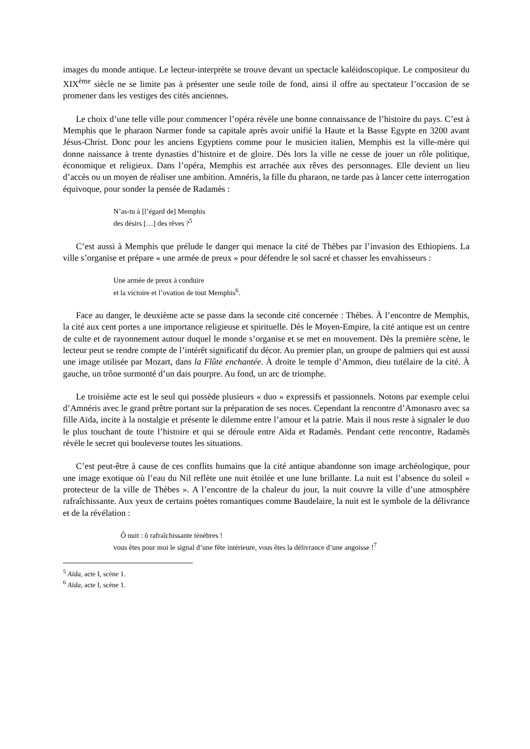images du monde antique. Le lecteur-interprète se trouve devant un spectacle kaléidoscopique. Le compositeur du XIX<sup>ème</sup> siècle ne se limite pas à présenter une seule toile de fond, ainsi il offre au spectateur l’occasion de se promener dans les vestiges des cités anciennes.
Le choix d’une telle ville pour commencer l’opéra révèle une bonne connaissance de l’histoire du pays. C’est à Memphis que le pharaon Narmer fonde sa capitale après avoir unifié la Haute et la Basse Egypte en 3200 avant Jésus-Christ. Donc pour les anciens Egyptiens comme pour le musicien italien, Memphis est la ville-mère qui donne naissance à trente dynasties d’histoire et de gloire. Dès lors la ville ne cesse de jouer un rôle politique, économique et religieux. Dans l’opéra, Memphis est arrachée aux rêves des personnages. Elle devient un lieu d’accès ou un moyen de réaliser une ambition. Amnéris, la fille du pharaon, ne tarde pas à lancer cette interrogation équivoque, pour sonder la pensée de Radamès :
N’as-tu à [l’égard de] Memphis
des désirs […] des rêves ?<sup>5</sup>
C’est aussi à Memphis que prélude le danger qui menace la cité de Thèbes par l’invasion des Ethiopiens. La ville s’organise et prépare « une armée de preux » pour défendre le sol sacré et chasser les envahisseurs :
Une armée de preux à conduire
et la victoire et l’ovation de tout Memphis<sup>6</sup>.
Face au danger, le deuxième acte se passe dans la seconde cité concernée : Thèbes. À l’encontre de Memphis, la cité aux cent portes a une importance religieuse et spirituelle. Dès le Moyen-Empire, la cité antique est un centre de culte et de rayonnement autour duquel le monde s’organise et se met en mouvement. Dès la première scène, le lecteur peut se rendre compte de l’intérêt significatif du décor. Au premier plan, un groupe de palmiers qui est aussi une image utilisée par Mozart, dans la Flûte enchantée. À droite le temple d’Ammon, dieu tutélaire de la cité. À gauche, un trône surmonté d’un dais pourpre. Au fond, un arc de triomphe.
Le troisième acte est le seul qui possède plusieurs « duo » expressifs et passionnels. Notons par exemple celui d’Amnéris avec le grand prêtre portant sur la préparation de ses noces. Cependant la rencontre d’Amonasro avec sa fille Aïda, incite à la nostalgie et présente le dilemme entre l’amour et la patrie. Mais il nous reste à signaler le duo le plus touchant de toute l’histoire et qui se déroule entre Aïda et Radamès. Pendant cette rencontre, Radamès révèle le secret qui bouleverse toutes les situations.
C’est peut-être à cause de ces conflits humains que la cité antique abandonne son image archéologique, pour une image exotique où l’eau du Nil reflète une nuit étoilée et une lune brillante. La nuit est l’absence du soleil « protecteur de la ville de Thèbes ». A l’encontre de la chaleur du jour, la nuit couvre la ville d’une atmosphère rafraîchissante. Aux yeux de certains poètes romantiques comme Baudelaire, la nuit est le symbole de la délivrance et de la révélation :
Ô nuit : ô rafraîchissante ténèbres !
vous êtes pour moi le signal d’une fête intérieure, vous êtes la délivrance d’une angoisse !<sup>7</sup>
<sup>5</sup> Aïda, acte I, scène 1.
<sup>6</sup> Aïda, acte I, scène 1.